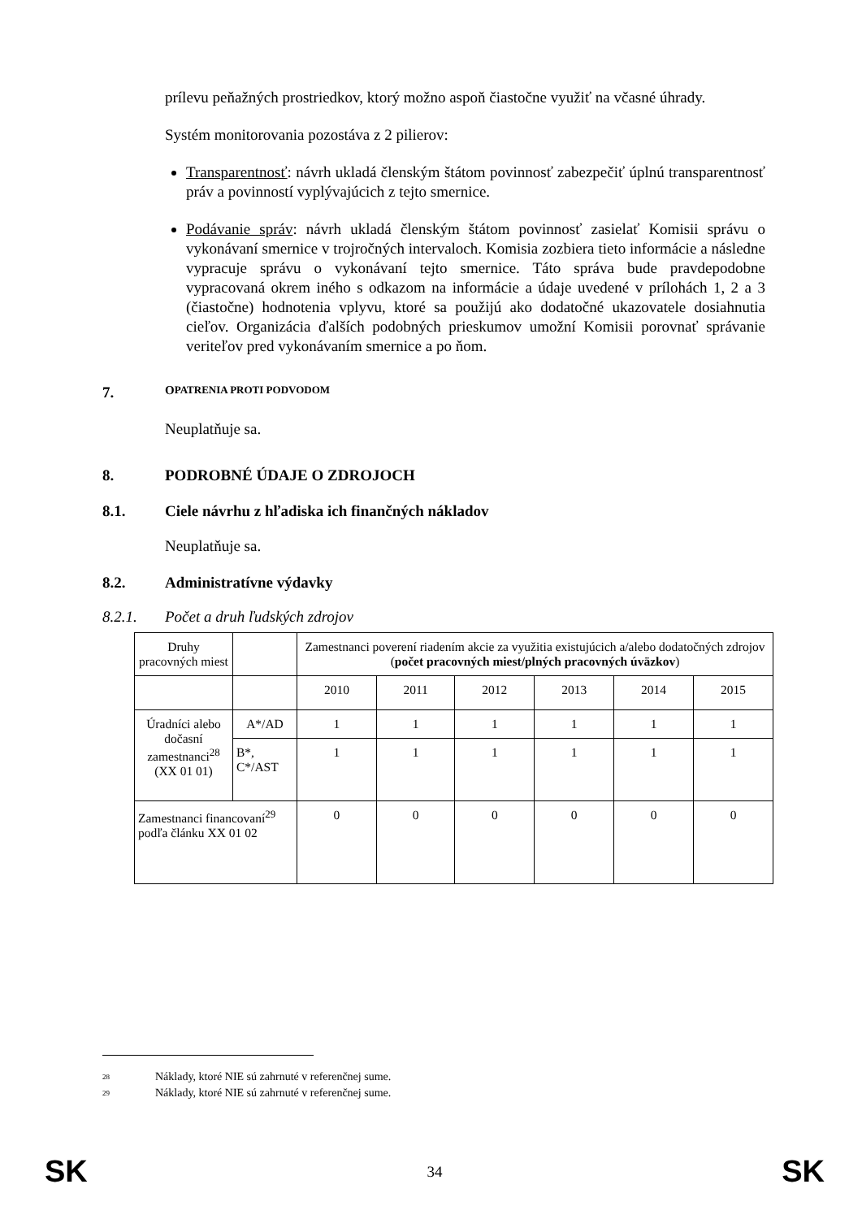prílevu peňažných prostriedkov, ktorý možno aspoň čiastočne využiť na včasné úhrady.
Systém monitorovania pozostáva z 2 pilierov:
Transparentnosť: návrh ukladá členským štátom povinnosť zabezpečiť úplnú transparentnosť práv a povinností vyplývajúcich z tejto smernice.
Podávanie správ: návrh ukladá členským štátom povinnosť zasielať Komisii správu o vykonávaní smernice v trojročných intervaloch. Komisia zozbiera tieto informácie a následne vypracuje správu o vykonávaní tejto smernice. Táto správa bude pravdepodobne vypracovaná okrem iného s odkazom na informácie a údaje uvedené v prílohách 1, 2 a 3 (čiastočne) hodnotenia vplyvu, ktoré sa použijú ako dodatočné ukazovatele dosiahnutia cieľov. Organizácia ďalších podobných prieskumov umožní Komisii porovnať správanie veriteľov pred vykonávaním smernice a po ňom.
7. O PATRENIA PROTI PODVODOM
Neuplatňuje sa.
8. PODROBNÉ ÚDAJE O ZDROJOCH
8.1. Ciele návrhu z hľadiska ich finančných nákladov
Neuplatňuje sa.
8.2. Administratívne výdavky
8.2.1. Počet a druh ľudských zdrojov
| Druhy pracovných miest | | Zamestnanci poverení riadením akcie za využitia existujúcich a/alebo dodatočných zdrojov ( počet pracovných miest/plných pracovných úväzkov ) | | | | | |
| | | 2010 | 2011 | 2012 | 2013 | 2014 | 2015 |
| Úradníci alebo dočasní zamestnanci<sup>28</sup> (XX 01 01) | A*/AD | 1 | 1 | 1 | 1 | 1 | 1 |
| | B*, C*/AST | 1 | 1 | 1 | 1 | 1 | 1 |
| Zamestnanci financovaní<sup>29</sup> podľa článku XX 01 02 | | 0 | 0 | 0 | 0 | 0 | 0 |
<sup>28</sup> Náklady, ktoré NIE sú zahrnuté v referenčnej sume.
<sup>29</sup> Náklady, ktoré NIE sú zahrnuté v referenčnej sume.
SK 34 SK